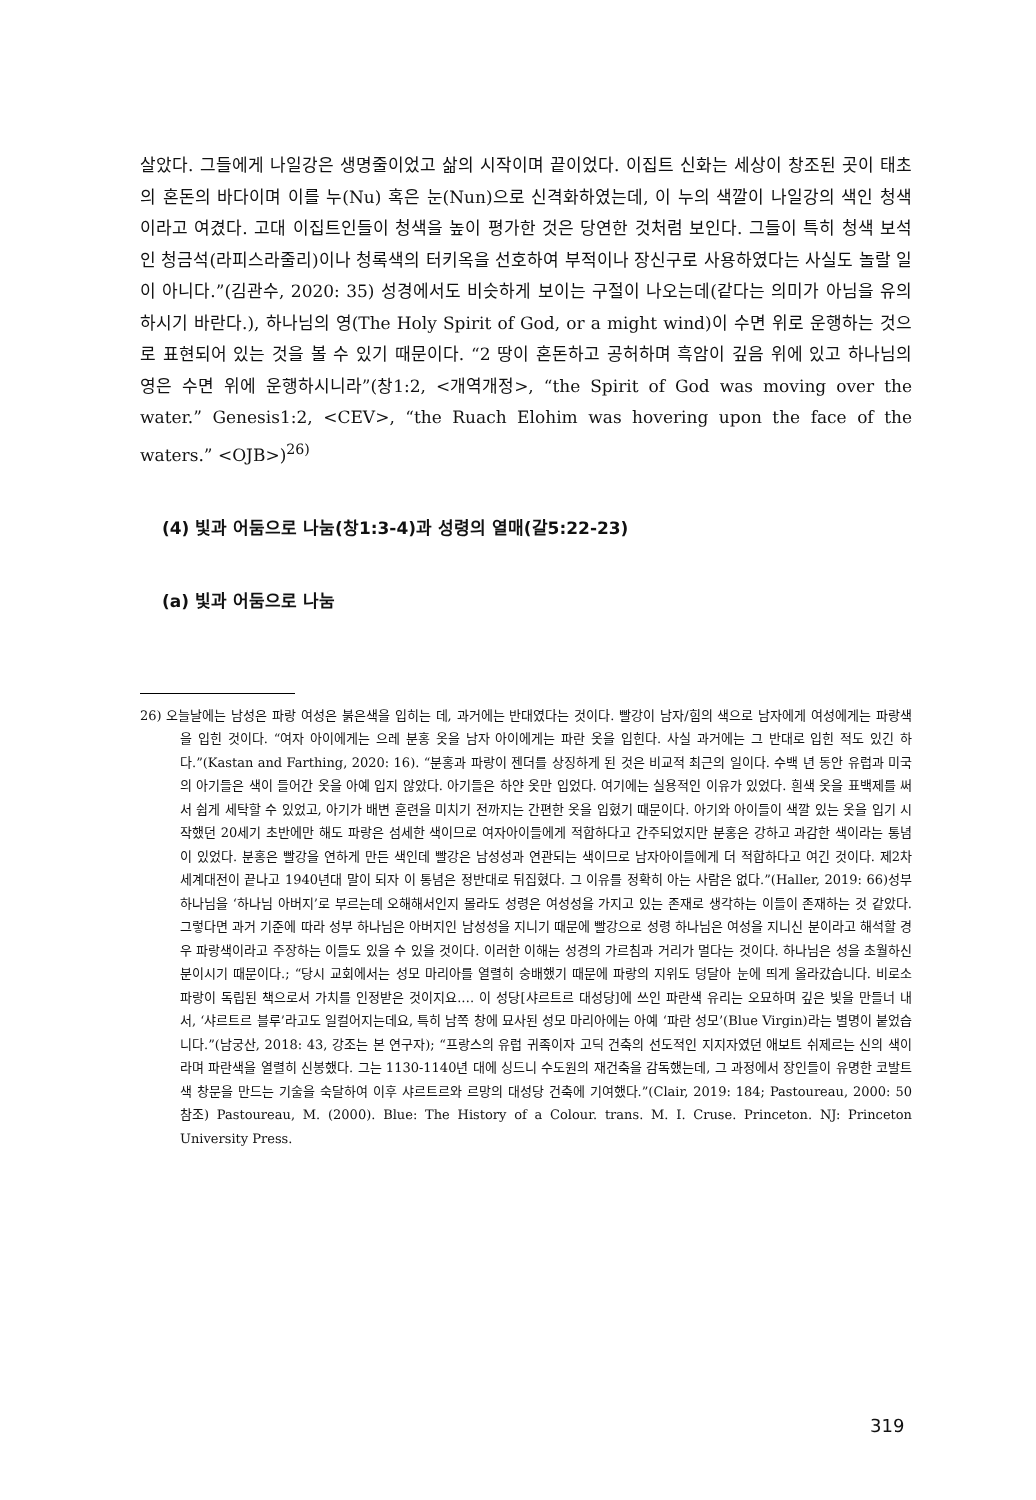살았다. 그들에게 나일강은 생명줄이었고 삶의 시작이며 끝이었다. 이집트 신화는 세상이 창조된 곳이 태초의 혼돈의 바다이며 이를 누(Nu) 혹은 눈(Nun)으로 신격화하였는데, 이 누의 색깔이 나일강의 색인 청색이라고 여겼다. 고대 이집트인들이 청색을 높이 평가한 것은 당연한 것처럼 보인다. 그들이 특히 청색 보석인 청금석(라피스라줄리)이나 청록색의 터키옥을 선호하여 부적이나 장신구로 사용하였다는 사실도 놀랄 일이 아니다.”(김관수, 2020: 35) 성경에서도 비슷하게 보이는 구절이 나오는데(같다는 의미가 아님을 유의하시기 바란다.), 하나님의 영(The Holy Spirit of God, or a might wind)이 수면 위로 운행하는 것으로 표현되어 있는 것을 볼 수 있기 때문이다. “2 땅이 혼돈하고 공허하며 흑암이 깊음 위에 있고 하나님의 영은 수면 위에 운행하시니라”(창1:2, <개역개정>, “the Spirit of God was moving over the water.” Genesis1:2, <CEV>, “the Ruach Elohim was hovering upon the face of the waters.” <OJB>)<sup>26)</sup>
(4) 빛과 어둠으로 나눔(창1:3-4)과 성령의 열매(갈5:22-23)
(a) 빛과 어둠으로 나눔
26) 오늘날에는 남성은 파랑 여성은 붉은색을 입히는 데, 과거에는 반대였다는 것이다. 빨강이 남자/힘의 색으로 남자에게 여성에게는 파랑색을 입힌 것이다. “여자 아이에게는 으레 분홍 옷을 남자 아이에게는 파란 옷을 입힌다. 사실 과거에는 그 반대로 입힌 적도 있긴 하다.”(Kastan and Farthing, 2020: 16). “분홍과 파랑이 젠더를 상징하게 된 것은 비교적 최근의 일이다. 수백 년 동안 유럽과 미국의 아기들은 색이 들어간 옷을 아예 입지 않았다. 아기들은 하얀 옷만 입었다. 여기에는 실용적인 이유가 있었다. 흰색 옷을 표백제를 써서 쉽게 세탁할 수 있었고, 아기가 배변 훈련을 미치기 전까지는 간편한 옷을 입혔기 때문이다. 아기와 아이들이 색깔 있는 옷을 입기 시작했던 20세기 초반에만 해도 파랑은 섬세한 색이므로 여자아이들에게 적합하다고 간주되었지만 분홍은 강하고 과감한 색이라는 통념이 있었다. 분홍은 빨강을 연하게 만든 색인데 빨강은 남성성과 연관되는 색이므로 남자아이들에게 더 적합하다고 여긴 것이다. 제2차 세계대전이 끝나고 1940년대 말이 되자 이 통념은 정반대로 뒤집혔다. 그 이유를 정확히 아는 사람은 없다.”(Haller, 2019: 66)성부 하나님을 ‘하나님 아버지’로 부르는데 오해해서인지 몰라도 성령은 여성성을 가지고 있는 존재로 생각하는 이들이 존재하는 것 같았다. 그렇다면 과거 기준에 따라 성부 하나님은 아버지인 남성성을 지니기 때문에 빨강으로 성령 하나님은 여성을 지니신 분이라고 해석할 경우 파랑색이라고 주장하는 이들도 있을 수 있을 것이다. 이러한 이해는 성경의 가르침과 거리가 멀다는 것이다. 하나님은 성을 초월하신 분이시기 때문이다.; “당시 교회에서는 성모 마리아를 열렬히 숭배했기 때문에 파랑의 지위도 덩달아 눈에 띄게 올라갔습니다. 비로소 파랑이 독립된 책으로서 가치를 인정받은 것이지요.… 이 성당[샤르트르 대성당]에 쓰인 파란색 유리는 오묘하며 깊은 빛을 만들너 내서, ‘샤르트르 블루’라고도 일컬어지는데요, 특히 남쪽 창에 묘사된 성모 마리아에는 아예 ‘파란 성모’(Blue Virgin)라는 별명이 붙었습니다.”(남궁산, 2018: 43, 강조는 본 연구자); “프랑스의 유럽 귀족이자 고딕 건축의 선도적인 지지자였던 애보트 쉬제르는 신의 색이라며 파란색을 열렬히 신봉했다. 그는 1130-1140년 대에 싱드니 수도원의 재건축을 감독했는데, 그 과정에서 장인들이 유명한 코발트색 창문을 만드는 기술을 숙달하여 이후 샤르트르와 르망의 대성당 건축에 기여했다.”(Clair, 2019: 184; Pastoureau, 2000: 50 참조) Pastoureau, M. (2000). Blue: The History of a Colour. trans. M. I. Cruse. Princeton. NJ: Princeton University Press.
319